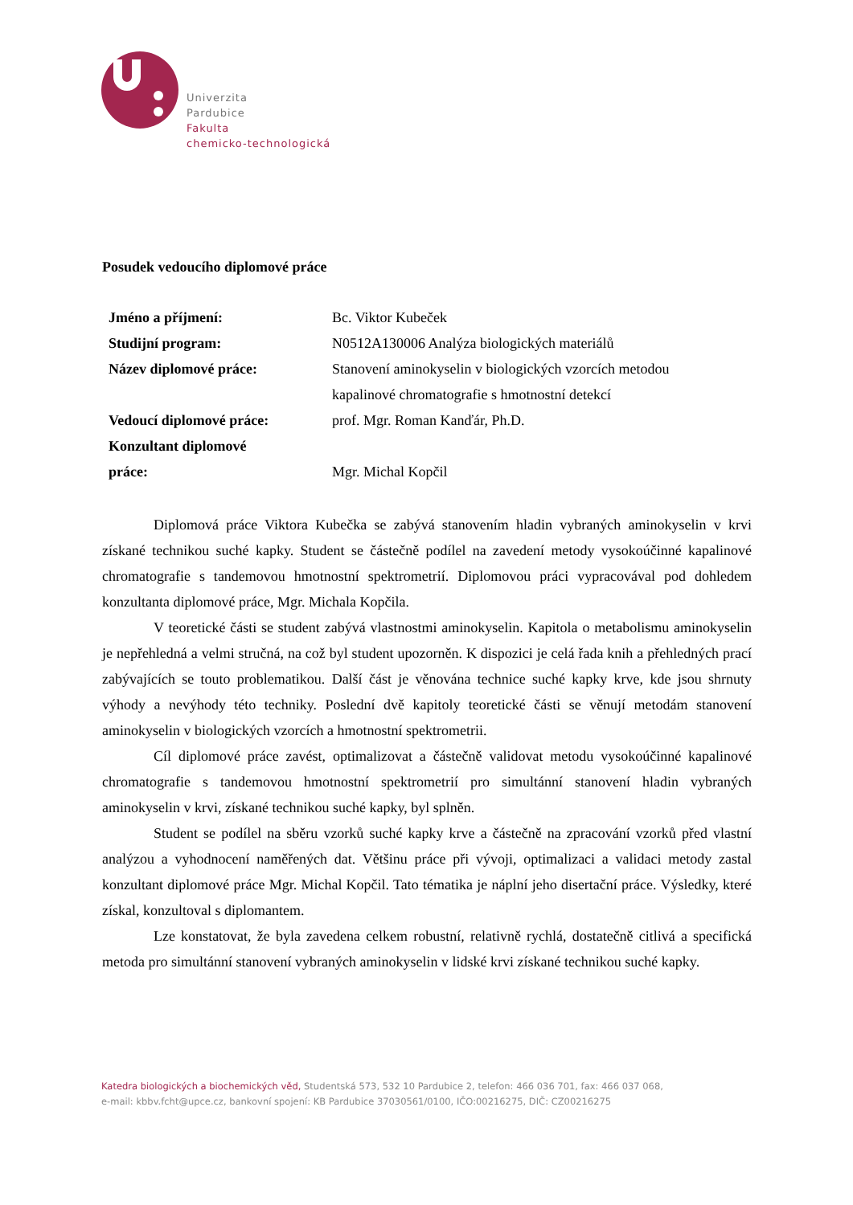Univerzita
Pardubice
Fakulta
chemicko-technologická
Posudek vedoucího diplomové práce
| Jméno a příjmení: | Bc. Viktor Kubeček |
| Studijní program: | N0512A130006 Analýza biologických materiálů |
| Název diplomové práce: | Stanovení aminokyselin v biologických vzorcích metodou kapalinové chromatografie s hmotnostní detekcí |
| Vedoucí diplomové práce: | prof. Mgr. Roman Kanďár, Ph.D. |
| Konzultant diplomové práce: | Mgr. Michal Kopčil |
Diplomová práce Viktora Kubečka se zabývá stanovením hladin vybraných aminokyselin v krvi získané technikou suché kapky. Student se částečně podílel na zavedení metody vysokoúčinné kapalinové chromatografie s tandemovou hmotnostní spektrometrií. Diplomovou práci vypracovával pod dohledem konzultanta diplomové práce, Mgr. Michala Kopčila.
V teoretické části se student zabývá vlastnostmi aminokyselin. Kapitola o metabolismu aminokyselin je nepřehledná a velmi stručná, na což byl student upozorněn. K dispozici je celá řada knih a přehledných prací zabývajících se touto problematikou. Další část je věnována technice suché kapky krve, kde jsou shrnuty výhody a nevýhody této techniky. Poslední dvě kapitoly teoretické části se věnují metodám stanovení aminokyselin v biologických vzorcích a hmotnostní spektrometrii.
Cíl diplomové práce zavést, optimalizovat a částečně validovat metodu vysokoúčinné kapalinové chromatografie s tandemovou hmotnostní spektrometrií pro simultánní stanovení hladin vybraných aminokyselin v krvi, získané technikou suché kapky, byl splněn.
Student se podílel na sběru vzorků suché kapky krve a částečně na zpracování vzorků před vlastní analýzou a vyhodnocení naměřených dat. Většinu práce při vývoji, optimalizaci a validaci metody zastal konzultant diplomové práce Mgr. Michal Kopčil. Tato tématika je náplní jeho disertační práce. Výsledky, které získal, konzultoval s diplomantem.
Lze konstatovat, že byla zavedena celkem robustní, relativně rychlá, dostatečně citlivá a specifická metoda pro simultánní stanovení vybraných aminokyselin v lidské krvi získané technikou suché kapky.
Katedra biologických a biochemických věd, Studentská 573, 532 10 Pardubice 2, telefon: 466 036 701, fax: 466 037 068,
e-mail: kbbv.fcht@upce.cz, bankovní spojení: KB Pardubice 37030561/0100, IČO:00216275, DIČ: CZ00216275